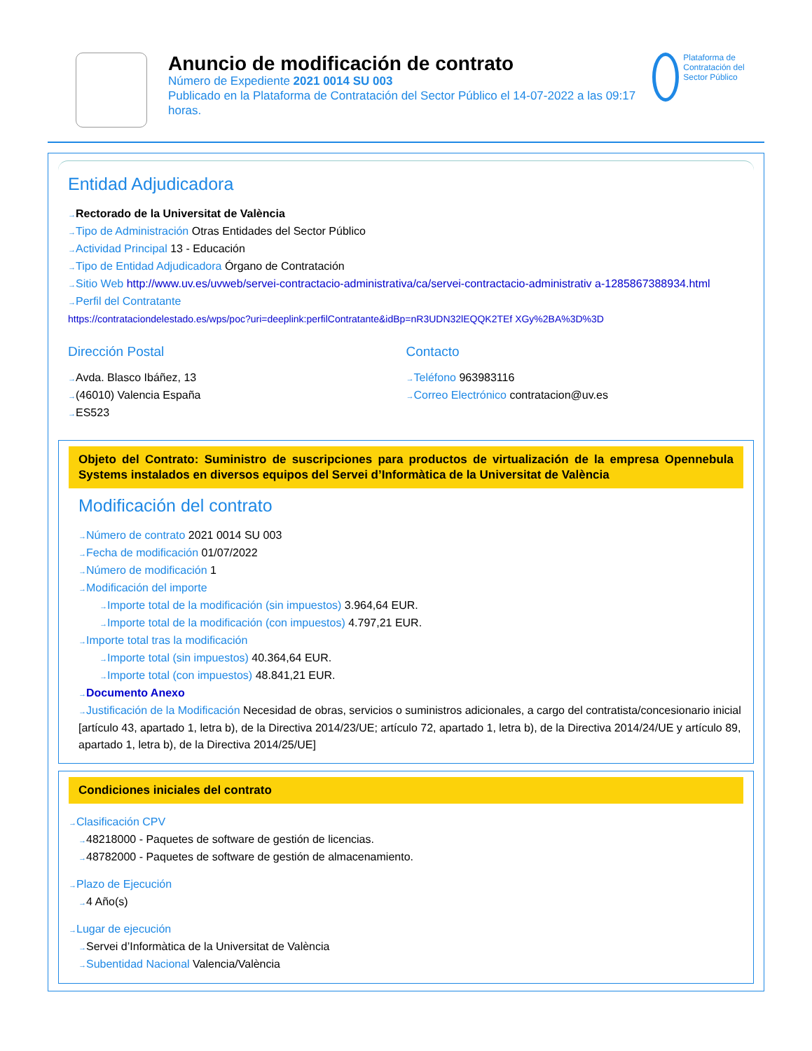Anuncio de modificación de contrato
Número de Expediente 2021 0014 SU 003
Publicado en la Plataforma de Contratación del Sector Público el 14-07-2022 a las 09:17 horas.
Plataforma de Contratación del Sector Público
Entidad Adjudicadora
Rectorado de la Universitat de València
Tipo de Administración Otras Entidades del Sector Público
Actividad Principal 13 - Educación
Tipo de Entidad Adjudicadora Órgano de Contratación
Sitio Web http://www.uv.es/uvweb/servei-contractacio-administrativa/ca/servei-contractacio-administrativ a-1285867388934.html
Perfil del Contratante
https://contrataciondelestado.es/wps/poc?uri=deeplink:perfilContratante&idBp=nR3UDN32lEQQK2TEf XGy%2BA%3D%3D
Dirección Postal
Avda. Blasco Ibáñez, 13
(46010) Valencia España
ES523
Contacto
Teléfono 963983116
Correo Electrónico contratacion@uv.es
Objeto del Contrato: Suministro de suscripciones para productos de virtualización de la empresa Opennebula Systems instalados en diversos equipos del Servei d’Informàtica de la Universitat de València
Modificación del contrato
Número de contrato 2021 0014 SU 003
Fecha de modificación 01/07/2022
Número de modificación 1
Modificación del importe
Importe total de la modificación (sin impuestos) 3.964,64 EUR.
Importe total de la modificación (con impuestos) 4.797,21 EUR.
Importe total tras la modificación
Importe total (sin impuestos) 40.364,64 EUR.
Importe total (con impuestos) 48.841,21 EUR.
Documento Anexo
Justificación de la Modificación Necesidad de obras, servicios o suministros adicionales, a cargo del contratista/concesionario inicial [artículo 43, apartado 1, letra b), de la Directiva 2014/23/UE; artículo 72, apartado 1, letra b), de la Directiva 2014/24/UE y artículo 89, apartado 1, letra b), de la Directiva 2014/25/UE]
Condiciones iniciales del contrato
Clasificación CPV
48218000 - Paquetes de software de gestión de licencias.
48782000 - Paquetes de software de gestión de almacenamiento.
Plazo de Ejecución
4 Año(s)
Lugar de ejecución
Servei d’Informàtica de la Universitat de València
Subentidad Nacional Valencia/València